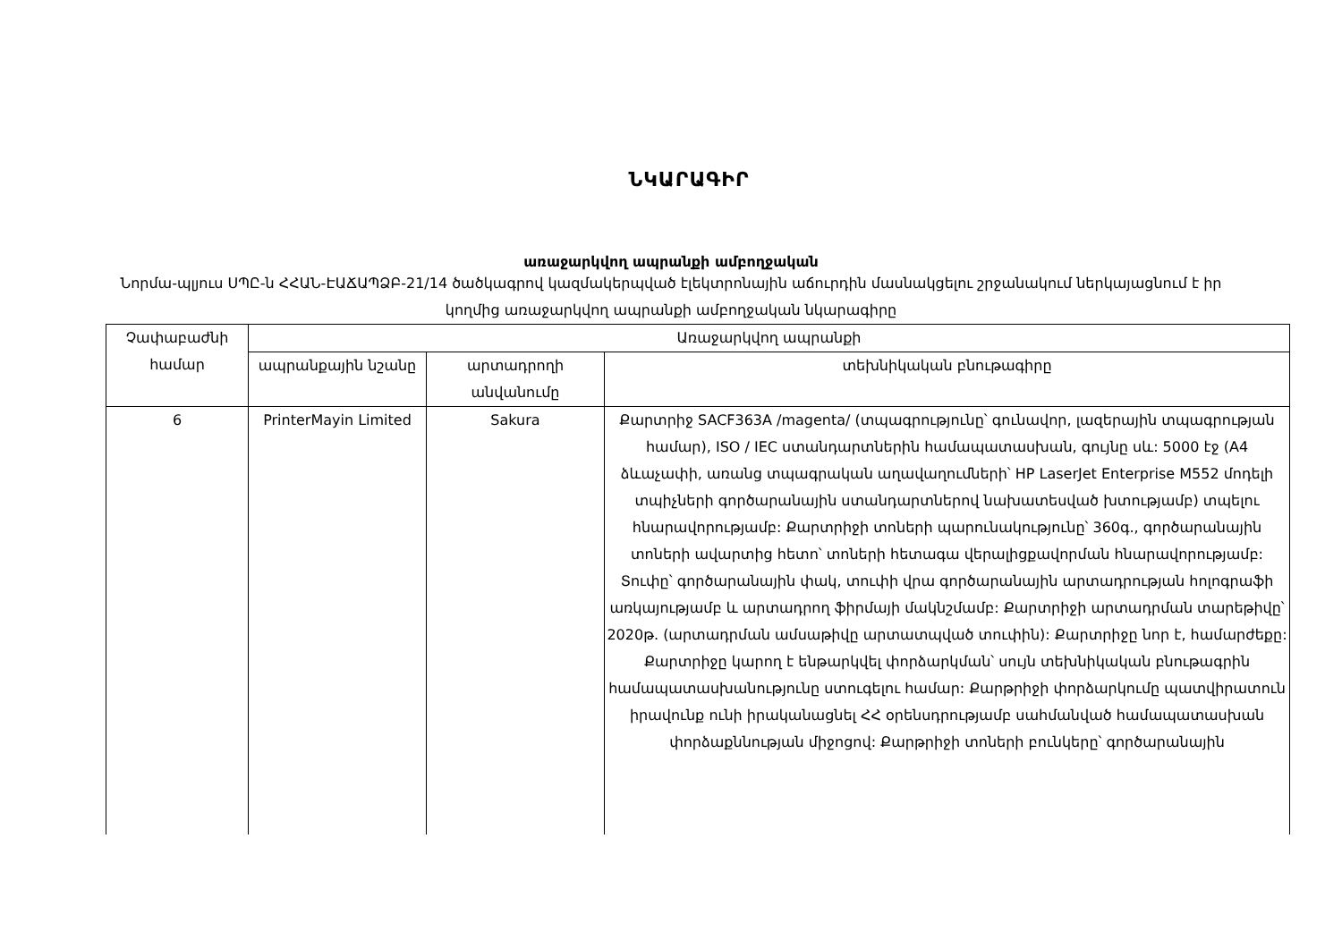ՆԿԱՐԱԳԻՐ
առաջարկվող ապրանքի ամբողջական
Նորմա-պլյուս ՍՊԸ-ն ՀՀԱՆ-ԷԱՃԱՊՁԲ-21/14 ծածկագրով կազմակերպված էլեկտրոնային աճուրդին մասնակցելու շրջանակում ներկայացնում է իր կողմից առաջարկվող ապրանքի ամբողջական նկարագիրը
| Չափաբաժնի համար | Առաջարկվող ապրանքի | | |
| --- | --- | --- | --- |
| | ապրանքային նշանը | արտադրողի անվանումը | տեխնիկական բնութագիրը |
| 6 | PrinterMayin Limited | Sakura | Քարտրիջ SACF363A /magenta/ (տպագրությունը՝ գունավոր, լազերային տպագրության համար), ISO / IEC ստանդարտներին համապատասխան, գույնը սև: 5000 էջ (A4 ձևաչափի, առանց տպագրական աղավաղումների՝ HP LaserJet Enterprise M552 մոդելի տպիչների գործարանային ստանդարտներով նախատեսված խտությամբ) տպելու հնարավորությամբ: Քարտրիջի տոների պարունակությունը՝ 360գ., գործարանային տոների ավարտից հետո՝ տոների հետագա վերալիցքավորման հնարավորությամբ: Տուփը՝ գործարանային փակ, տուփի վրա գործարանային արտադրության հոլոգրաֆի առկայությամբ և արտադրող ֆիրմայի մակնշմամբ: Քարտրիջի արտադրման տարեթիվը՝ 2020թ. (արտադրման ամսաթիվը արտատպված տուփին): Քարտրիջը նոր է, համարժեքը: Քարտրիջը կարող է ենթարկվել փորձարկման՝ սույն տեխնիկական բնութագրին համապատասխանությունը ստուգելու համար: Քարթրիջի փորձարկումը պատվիրատուն իրավունք ունի իրականացնել ՀՀ օրենսդրությամբ սահմանված համապատասխան փորձաքննության միջոցով: Քարթրիջի տոների բունկերը՝ գործարանային |